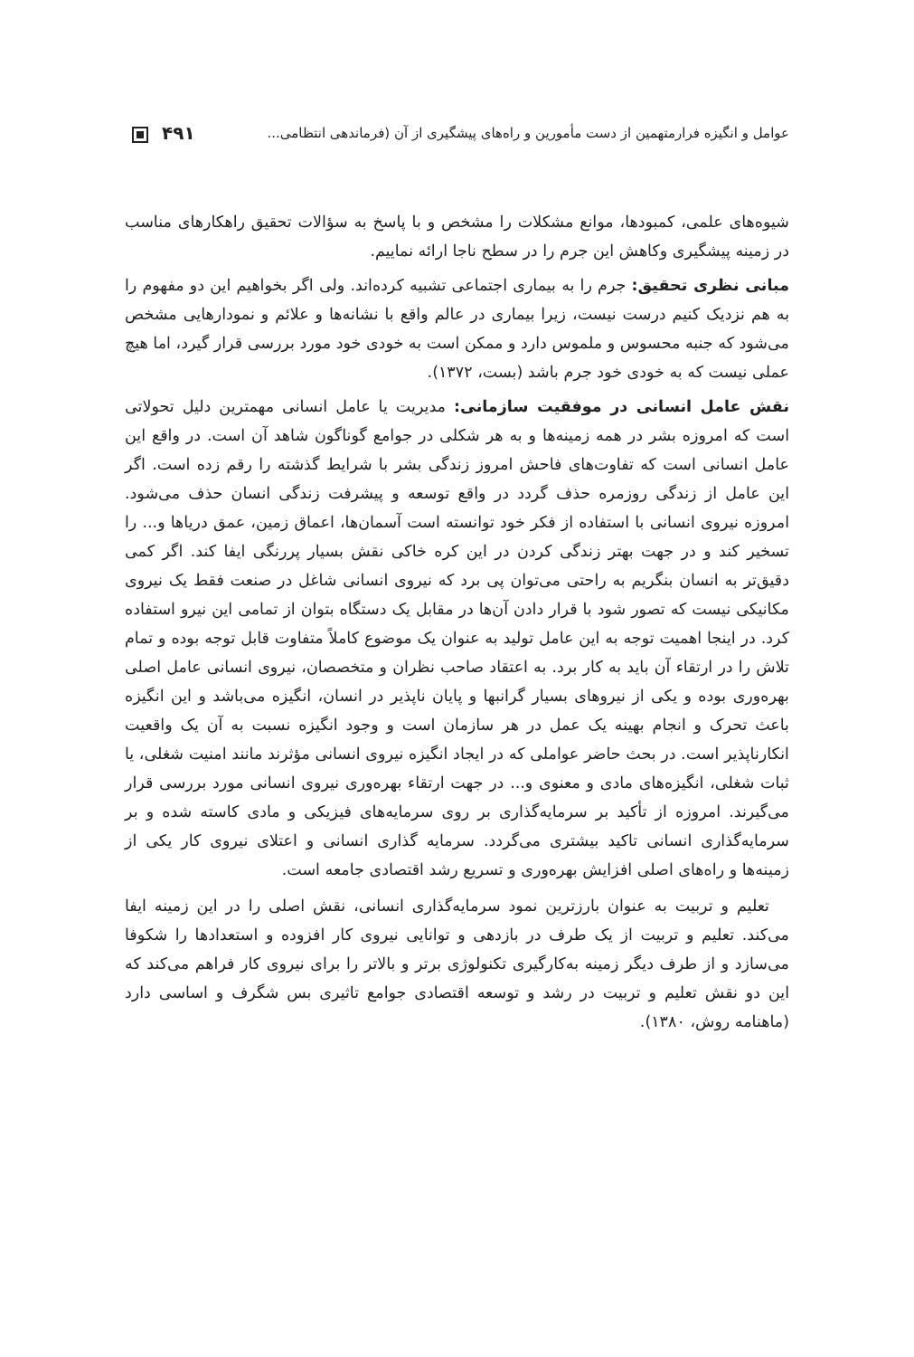عوامل و انگیزه فرارمتهمین از دست مأمورین و راه‌های پیشگیری از آن (فرماندهی انتظامی... ۴۹۱
شیوه‌های علمی، کمبودها، موانع مشکلات را مشخص و با پاسخ به سؤالات تحقیق راهکارهای مناسب در زمینه پیشگیری وکاهش این جرم را در سطح ناجا ارائه نماییم.
مبانی نظری تحقیق: جرم را به بیماری اجتماعی تشبیه کرده‌اند. ولی اگر بخواهیم این دو مفهوم را به هم نزدیک کنیم درست نیست، زیرا بیماری در عالم واقع با نشانه‌ها و علائم و نمودارهایی مشخص می‌شود که جنبه محسوس و ملموس دارد و ممکن است به خودی خود مورد بررسی قرار گیرد، اما هیچ عملی نیست که به خودی خود جرم باشد (بست، ۱۳۷۲).
نقش عامل انسانی در موفقیت سازمانی: مدیریت یا عامل انسانی مهمترین دلیل تحولاتی است که امروزه بشر در همه زمینه‌ها و به هر شکلی در جوامع گوناگون شاهد آن است. در واقع این عامل انسانی است که تفاوت‌های فاحش امروز زندگی بشر با شرایط گذشته را رقم زده است. اگر این عامل از زندگی روزمره حذف گردد در واقع توسعه و پیشرفت زندگی انسان حذف می‌شود. امروزه نیروی انسانی با استفاده از فکر خود توانسته است آسمان‌ها، اعماق زمین، عمق دریاها و... را تسخیر کند و در جهت بهتر زندگی کردن در این کره خاکی نقش بسیار پررنگی ایفا کند. اگر کمی دقیق‌تر به انسان بنگریم به راحتی می‌توان پی برد که نیروی انسانی شاغل در صنعت فقط یک نیروی مکانیکی نیست که تصور شود با قرار دادن آن‌ها در مقابل یک دستگاه بتوان از تمامی این نیرو استفاده کرد. در اینجا اهمیت توجه به این عامل تولید به عنوان یک موضوع کاملاً متفاوت قابل توجه بوده و تمام تلاش را در ارتقاء آن باید به کار برد. به اعتقاد صاحب نظران و متخصصان، نیروی انسانی عامل اصلی بهره‌وری بوده و یکی از نیروهای بسیار گرانبها و پایان ناپذیر در انسان، انگیزه می‌باشد و این انگیزه باعث تحرک و انجام بهینه یک عمل در هر سازمان است و وجود انگیزه نسبت به آن یک واقعیت انکارناپذیر است. در بحث حاضر عواملی که در ایجاد انگیزه نیروی انسانی مؤثرند مانند امنیت شغلی، یا ثبات شغلی، انگیزه‌های مادی و معنوی و... در جهت ارتقاء بهره‌وری نیروی انسانی مورد بررسی قرار می‌گیرند. امروزه از تأکید بر سرمایه‌گذاری بر روی سرمایه‌های فیزیکی و مادی کاسته شده و بر سرمایه‌گذاری انسانی تاکید بیشتری می‌گردد. سرمایه گذاری انسانی و اعتلای نیروی کار یکی از زمینه‌ها و راه‌های اصلی افزایش بهره‌وری و تسریع رشد اقتصادی جامعه است.
تعلیم و تربیت به عنوان بارزترین نمود سرمایه‌گذاری انسانی، نقش اصلی را در این زمینه ایفا می‌کند. تعلیم و تربیت از یک طرف در بازدهی و توانایی نیروی کار افزوده و استعدادها را شکوفا می‌سازد و از طرف دیگر زمینه به‌کارگیری تکنولوژی برتر و بالاتر را برای نیروی کار فراهم می‌کند که این دو نقش تعلیم و تربیت در رشد و توسعه اقتصادی جوامع تاثیری بس شگرف و اساسی دارد (ماهنامه روش، ۱۳۸۰).